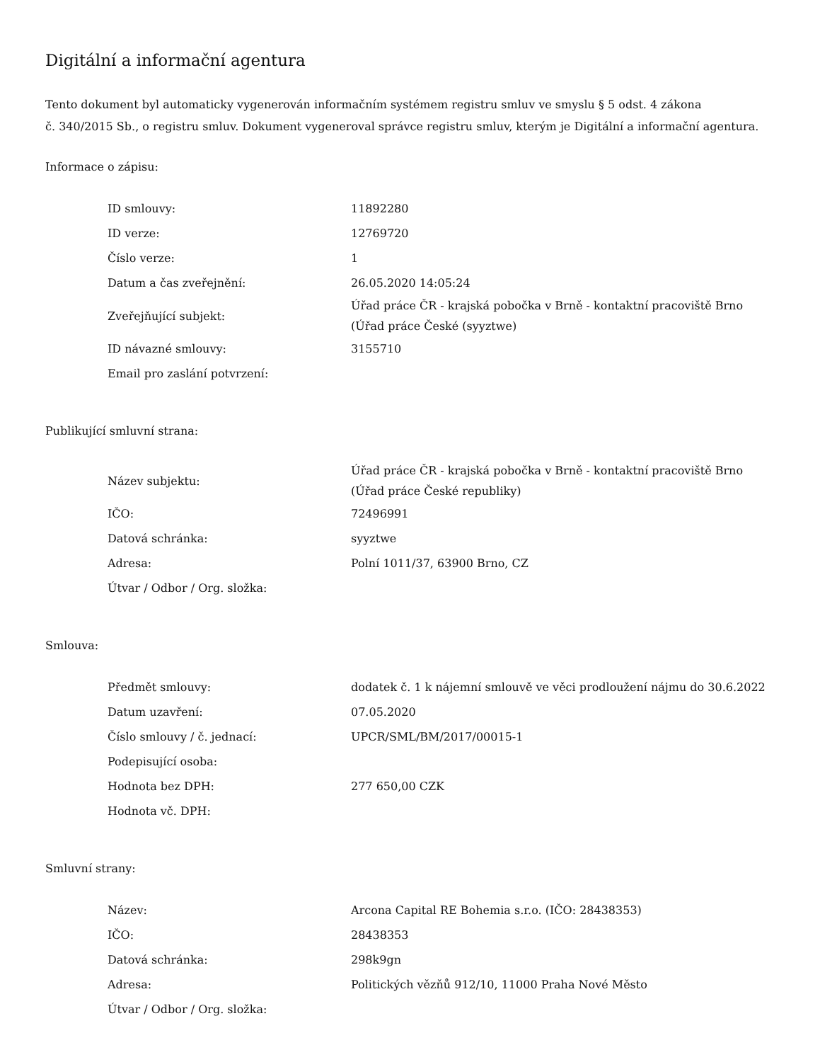Digitální a informační agentura
Tento dokument byl automaticky vygenerován informačním systémem registru smluv ve smyslu § 5 odst. 4 zákona
č. 340/2015 Sb., o registru smluv. Dokument vygeneroval správce registru smluv, kterým je Digitální a informační agentura.
Informace o zápisu:
| ID smlouvy: | 11892280 |
| ID verze: | 12769720 |
| Číslo verze: | 1 |
| Datum a čas zveřejnění: | 26.05.2020 14:05:24 |
| Zveřejňující subjekt: | Úřad práce ČR - krajská pobočka v Brně - kontaktní pracoviště Brno (Úřad práce České (syyztwe) |
| ID návazné smlouvy: | 3155710 |
| Email pro zaslání potvrzení: | |
Publikující smluvní strana:
| Název subjektu: | Úřad práce ČR - krajská pobočka v Brně - kontaktní pracoviště Brno (Úřad práce České republiky) |
| IČO: | 72496991 |
| Datová schránka: | syyztwe |
| Adresa: | Polní 1011/37, 63900 Brno, CZ |
| Útvar / Odbor / Org. složka: | |
Smlouva:
| Předmět smlouvy: | dodatek č. 1 k nájemní smlouvě ve věci prodloužení nájmu do 30.6.2022 |
| Datum uzavření: | 07.05.2020 |
| Číslo smlouvy / č. jednací: | UPCR/SML/BM/2017/00015-1 |
| Podepisující osoba: | |
| Hodnota bez DPH: | 277 650,00 CZK |
| Hodnota vč. DPH: | |
Smluvní strany:
| Název: | Arcona Capital RE Bohemia s.r.o. (IČO: 28438353) |
| IČO: | 28438353 |
| Datová schránka: | 298k9gn |
| Adresa: | Politických vězňů 912/10, 11000 Praha Nové Město |
| Útvar / Odbor / Org. složka: | |